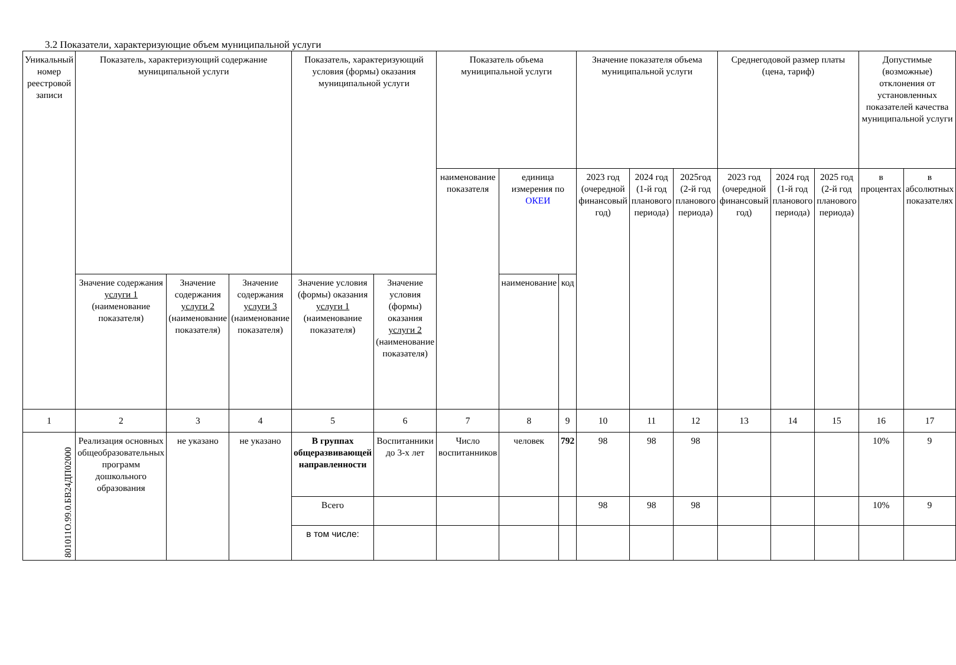3.2 Показатели, характеризующие объем муниципальной услуги
| Уникальный номер реестровой записи | Показатель, характеризующий содержание муниципальной услуги | | | Показатель, характеризующий условия (формы) оказания муниципальной услуги | | Показатель объема муниципальной услуги | | | Значение показателя объема муниципальной услуги | | | Среднегодовой размер платы (цена, тариф) | | | Допустимые (возможные) отклонения от установленных показателей качества муниципальной услуги | |
| --- | --- | --- | --- | --- | --- | --- | --- | --- | --- | --- | --- | --- | --- | --- | --- | --- |
| | | | | | | наименование показателя | единица измерения по ОКЕИ | | 2023 год (очередной финансовый год) | 2024 год (1-й год планового периода) | 2025год (2-й год планового периода) | 2023 год (очередной финансовый год) | 2024 год (1-й год планового периода) | 2025 год (2-й год планового периода) | в процентах | в абсолютных показателях |
| | Значение содержания услуги 1 (наименование показателя) | Значение содержания услуги 2 (наименование показателя) | Значение содержания услуги 3 (наименование показателя) | Значение условия (формы) оказания услуги 1 (наименование показателя) | Значение условия (формы) оказания услуги 2 (наименование показателя) | | наименование | код | | | | | | | | |
| 1 | 2 | 3 | 4 | 5 | 6 | 7 | 8 | 9 | 10 | 11 | 12 | 13 | 14 | 15 | 16 | 17 |
| 801011О.99.0.БВ24ДП02000 | Реализация основных общеобразовательных программ дошкольного образования | не указано | не указано | В группах общеразвивающей направленности | Воспитанники до 3-х лет | Число воспитанников | человек | 792 | 98 | 98 | 98 | | | | 10% | 9 |
| | | | | Всего | | | | | 98 | 98 | 98 | | | | 10% | 9 |
| | | | | в том числе: | | | | | | | | | | | | |